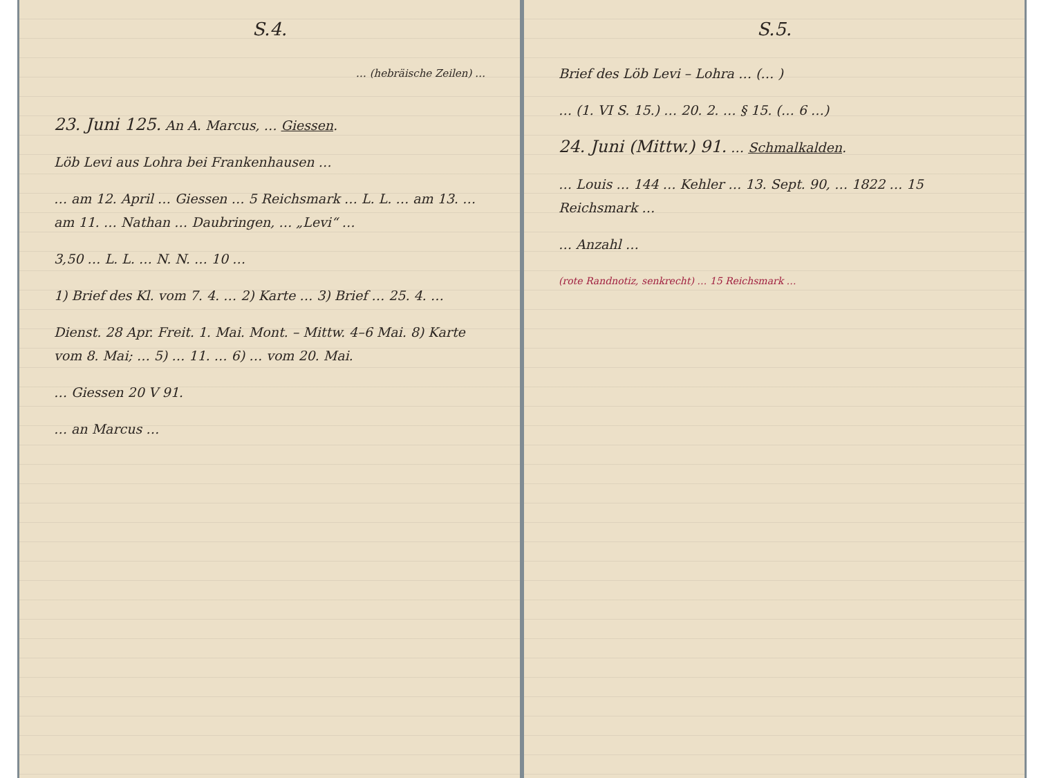S.4.
… (hebräische Zeilen) …
23. Juni 125. An A. Marcus, … Giessen.
Löb Levi aus Lohra bei Frankenhausen …
… am 12. April … Giessen … 5 Reichsmark … L. L. … am 13. … am 11. … Nathan … Daubringen, … „Levi“ …
3,50 … L. L. … N. N. … 10 …
1) Brief des Kl. vom 7. 4. … 2) Karte … 3) Brief … 25. 4. …
Dienst. 28 Apr. Freit. 1. Mai. Mont. – Mittw. 4–6 Mai. 8) Karte vom 8. Mai; … 5) … 11. … 6) … vom 20. Mai.
… Giessen 20 V 91.
… an Marcus …
S.5.
Brief des Löb Levi – Lohra … (… )
… (1. VI S. 15.) … 20. 2. … § 15. (… 6 …)
24. Juni (Mittw.) 91. … Schmalkalden.
… Louis … 144 … Kehler … 13. Sept. 90, … 1822 … 15 Reichsmark …
… Anzahl …
(rote Randnotiz, senkrecht) … 15 Reichsmark …